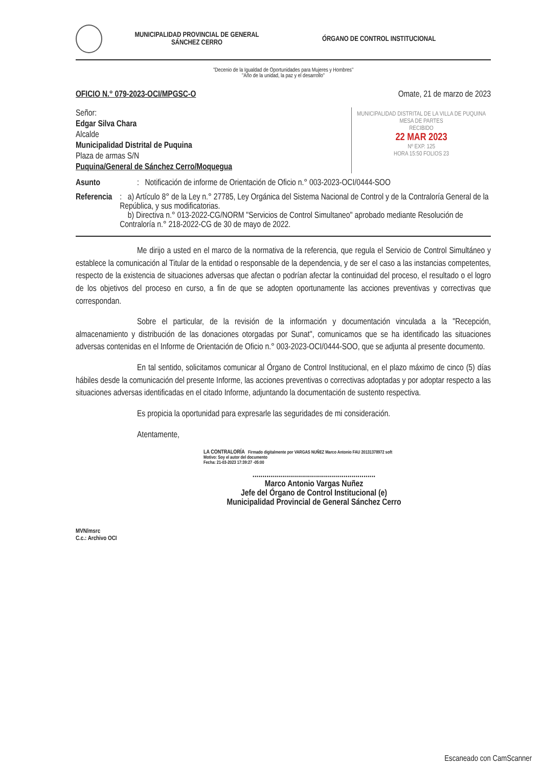MUNICIPALIDAD PROVINCIAL DE GENERAL SÁNCHEZ CERRO
ÓRGANO DE CONTROL INSTITUCIONAL
"Decenio de la Igualdad de Oportunidades para Mujeres y Hombres"
"Año de la unidad, la paz y el desarrollo"
OFICIO N.° 079-2023-OCI/MPGSC-O Omate, 21 de marzo de 2023
Señor:
Edgar Silva Chara
Alcalde
Municipalidad Distrital de Puquina
Plaza de armas S/N
Puquina/General de Sánchez Cerro/Moquegua
MUNICIPALIDAD DISTRITAL DE LA VILLA DE PUQUINA
MESA DE PARTES
RECIBIDO
22 MAR 2023
Nº EXP. 125
HORA 15:50 FOLIOS 23
Asunto: Notificación de informe de Orientación de Oficio n.° 003-2023-OCI/0444-SOO
Referencia: a) Artículo 8° de la Ley n.° 27785, Ley Orgánica del Sistema Nacional de Control y de la Contraloría General de la República, y sus modificatorias.
b) Directiva n.° 013-2022-CG/NORM "Servicios de Control Simultaneo" aprobado mediante Resolución de Contraloría n.° 218-2022-CG de 30 de mayo de 2022.
Me dirijo a usted en el marco de la normativa de la referencia, que regula el Servicio de Control Simultáneo y establece la comunicación al Titular de la entidad o responsable de la dependencia, y de ser el caso a las instancias competentes, respecto de la existencia de situaciones adversas que afectan o podrían afectar la continuidad del proceso, el resultado o el logro de los objetivos del proceso en curso, a fin de que se adopten oportunamente las acciones preventivas y correctivas que correspondan.
Sobre el particular, de la revisión de la información y documentación vinculada a la "Recepción, almacenamiento y distribución de las donaciones otorgadas por Sunat", comunicamos que se ha identificado las situaciones adversas contenidas en el Informe de Orientación de Oficio n.° 003-2023-OCI/0444-SOO, que se adjunta al presente documento.
En tal sentido, solicitamos comunicar al Órgano de Control Institucional, en el plazo máximo de cinco (5) días hábiles desde la comunicación del presente Informe, las acciones preventivas o correctivas adoptadas y por adoptar respecto a las situaciones adversas identificadas en el citado Informe, adjuntando la documentación de sustento respectiva.
Es propicia la oportunidad para expresarle las seguridades de mi consideración.
Atentamente,
LA CONTRALORÍA Firmado digitalmente por VARGAS NUÑEZ Marco Antonio FAU 20131378972 soft
Motivo: Soy el autor del documento
Fecha: 21-03-2023 17:39:27 -05:00
..............................................................
Marco Antonio Vargas Nuñez
Jefe del Órgano de Control Institucional (e)
Municipalidad Provincial de General Sánchez Cerro
MVN/msrc
C.c.: Archivo OCI
Escaneado con CamScanner